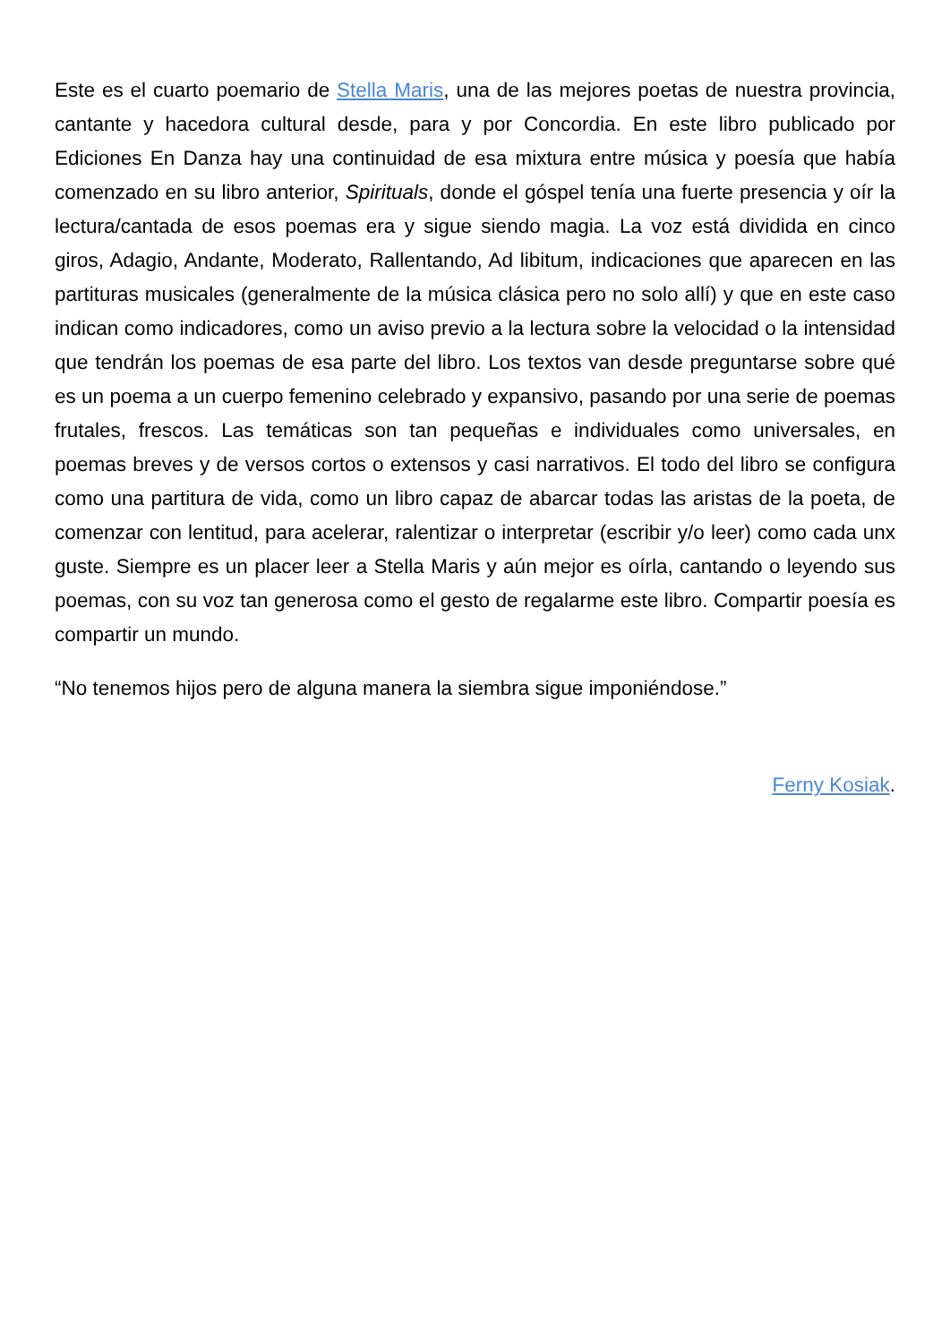Este es el cuarto poemario de Stella Maris, una de las mejores poetas de nuestra provincia, cantante y hacedora cultural desde, para y por Concordia. En este libro publicado por Ediciones En Danza hay una continuidad de esa mixtura entre música y poesía que había comenzado en su libro anterior, Spirituals, donde el góspel tenía una fuerte presencia y oír la lectura/cantada de esos poemas era y sigue siendo magia. La voz está dividida en cinco giros, Adagio, Andante, Moderato, Rallentando, Ad libitum, indicaciones que aparecen en las partituras musicales (generalmente de la música clásica pero no solo allí) y que en este caso indican como indicadores, como un aviso previo a la lectura sobre la velocidad o la intensidad que tendrán los poemas de esa parte del libro. Los textos van desde preguntarse sobre qué es un poema a un cuerpo femenino celebrado y expansivo, pasando por una serie de poemas frutales, frescos. Las temáticas son tan pequeñas e individuales como universales, en poemas breves y de versos cortos o extensos y casi narrativos. El todo del libro se configura como una partitura de vida, como un libro capaz de abarcar todas las aristas de la poeta, de comenzar con lentitud, para acelerar, ralentizar o interpretar (escribir y/o leer) como cada unx guste. Siempre es un placer leer a Stella Maris y aún mejor es oírla, cantando o leyendo sus poemas, con su voz tan generosa como el gesto de regalarme este libro. Compartir poesía es compartir un mundo.
“No tenemos hijos pero de alguna manera la siembra sigue imponiéndose.”
Ferny Kosiak.